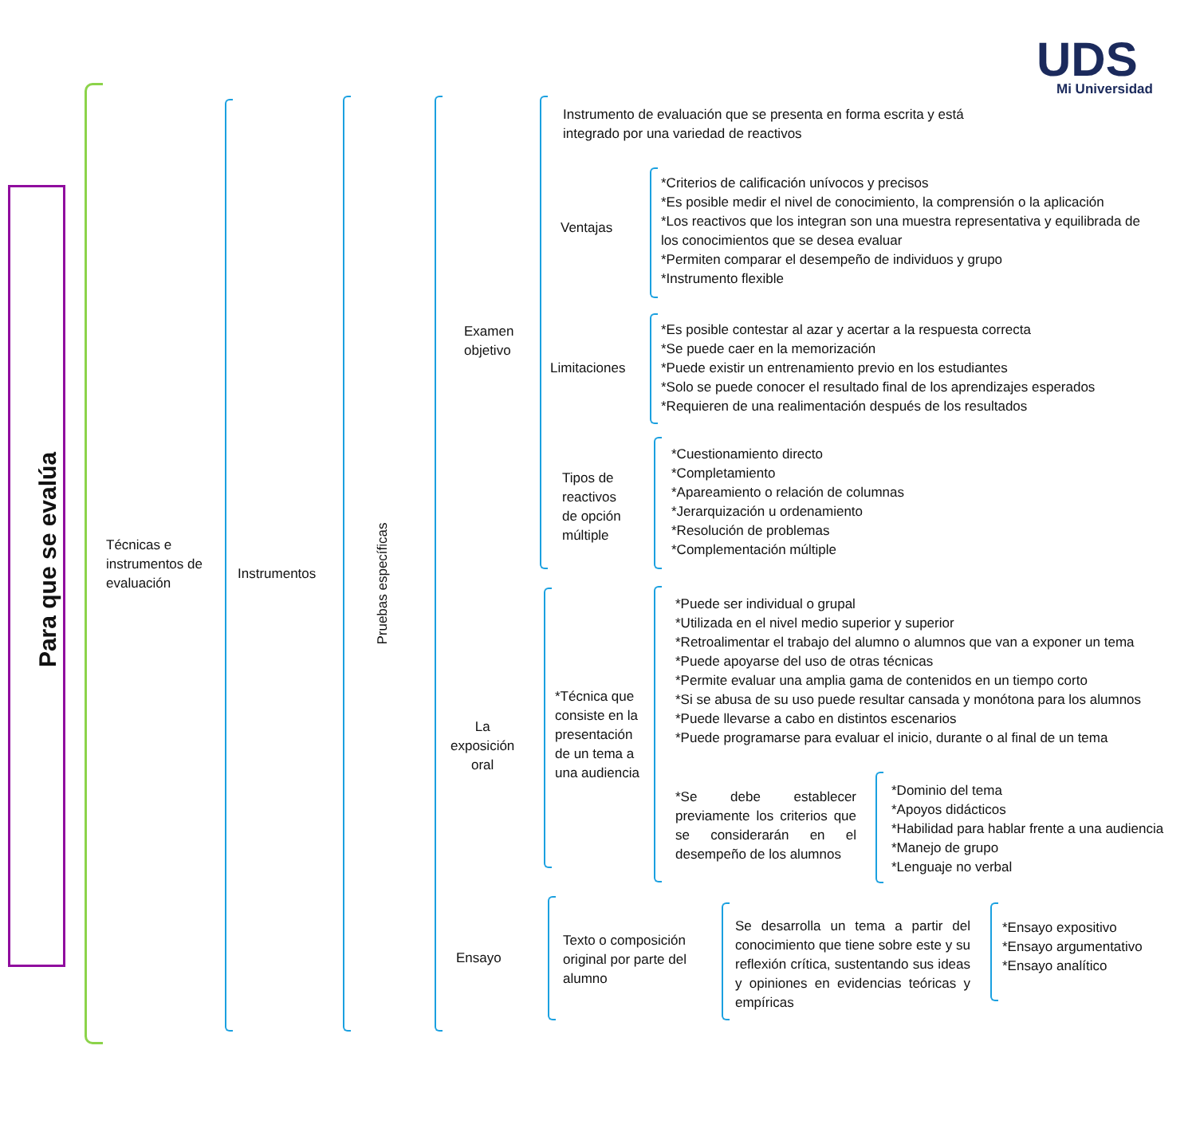UDS Mi Universidad
Para que se evalúa
Técnicas e instrumentos de evaluación
Instrumentos
Pruebas específicas
Examen
objetivo
Instrumento de evaluación que se presenta en forma escrita y está integrado por una variedad de reactivos
Ventajas
*Criterios de calificación unívocos y precisos
*Es posible medir el nivel de conocimiento, la comprensión o la aplicación
*Los reactivos que los integran son una muestra representativa y equilibrada de los conocimientos que se desea evaluar
*Permiten comparar el desempeño de individuos y grupo
*Instrumento flexible
Limitaciones
*Es posible contestar al azar y acertar a la respuesta correcta
*Se puede caer en la memorización
*Puede existir un entrenamiento previo en los estudiantes
*Solo se puede conocer el resultado final de los aprendizajes esperados
*Requieren de una realimentación después de los resultados
Tipos de
reactivos
de opción
múltiple
*Cuestionamiento directo
*Completamiento
*Apareamiento o relación de columnas
*Jerarquización u ordenamiento
*Resolución de problemas
*Complementación múltiple
La
exposición
oral
*Técnica que
consiste en la
presentación
de un tema a
una audiencia
*Puede ser individual o grupal
*Utilizada en el nivel medio superior y superior
*Retroalimentar el trabajo del alumno o alumnos que van a exponer un tema
*Puede apoyarse del uso de otras técnicas
*Permite evaluar una amplia gama de contenidos en un tiempo corto
*Si se abusa de su uso puede resultar cansada y monótona para los alumnos
*Puede llevarse a cabo en distintos escenarios
*Puede programarse para evaluar el inicio, durante o al final de un tema
*Se debe establecer previamente los criterios que se considerarán en el desempeño de los alumnos
*Dominio del tema
*Apoyos didácticos
*Habilidad para hablar frente a una audiencia
*Manejo de grupo
*Lenguaje no verbal
Ensayo
Texto o composición original por parte del alumno
Se desarrolla un tema a partir del conocimiento que tiene sobre este y su reflexión crítica, sustentando sus ideas y opiniones en evidencias teóricas y empíricas
*Ensayo expositivo
*Ensayo argumentativo
*Ensayo analítico